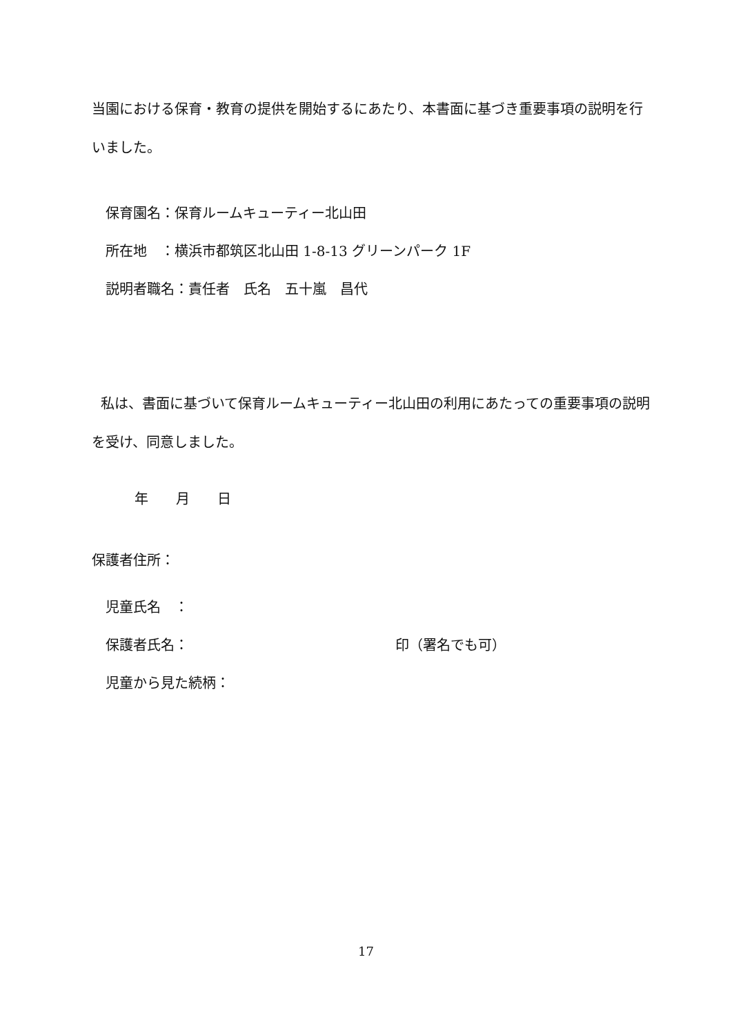当園における保育・教育の提供を開始するにあたり、本書面に基づき重要事項の説明を行いました。
保育園名：保育ルームキューティー北山田
所在地　：横浜市都筑区北山田 1-8-13 グリーンパーク 1F
説明者職名：責任者　氏名　五十嵐　昌代
私は、書面に基づいて保育ルームキューティー北山田の利用にあたっての重要事項の説明を受け、同意しました。
年　　月　　日
保護者住所：
児童氏名　：
保護者氏名： 印（署名でも可）
児童から見た続柄：
17